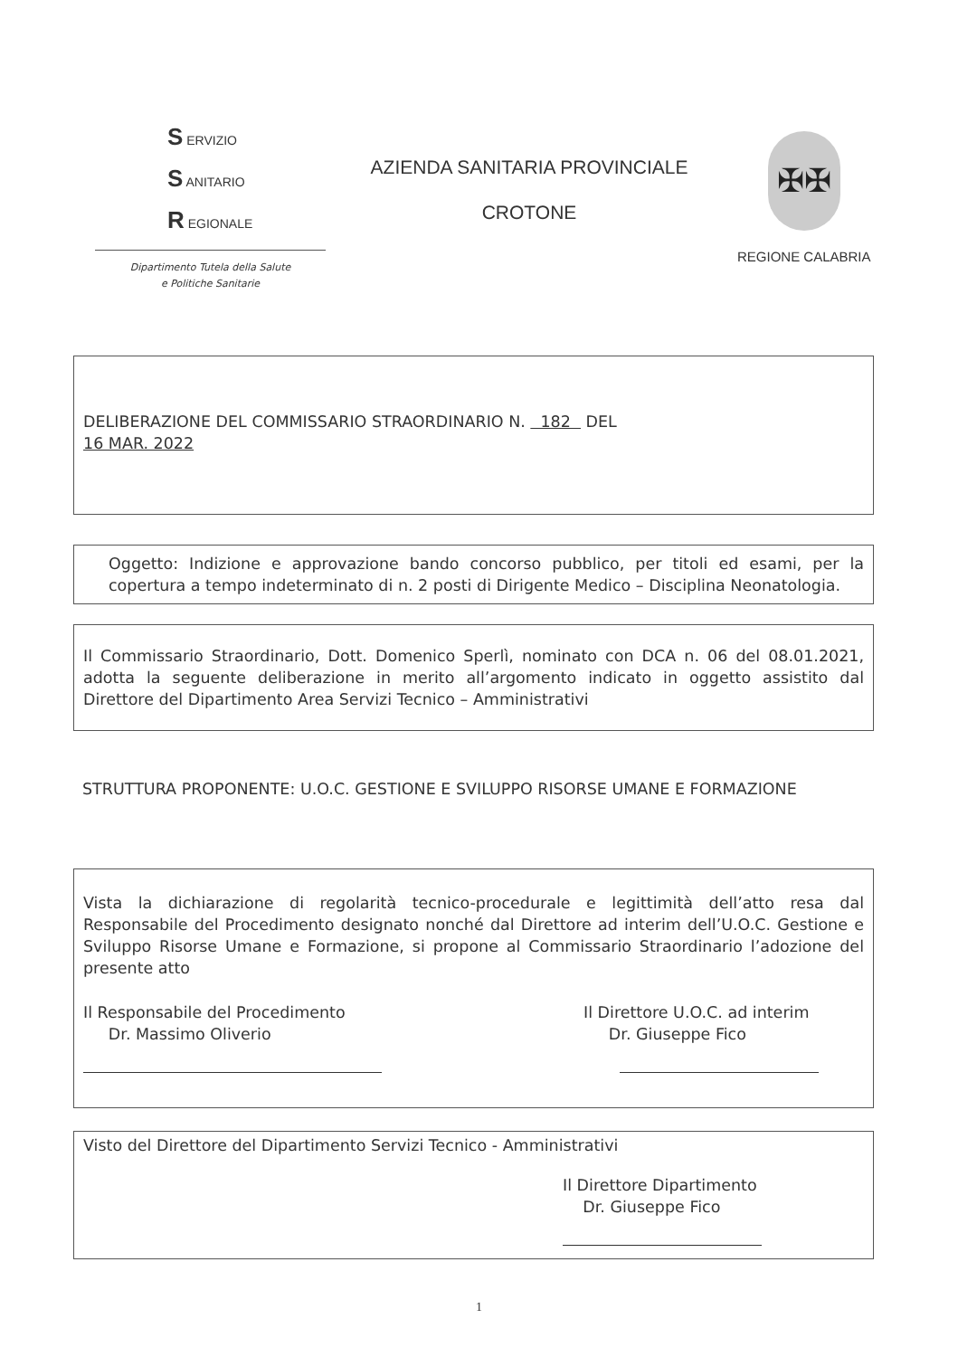S ERVIZIO
S ANITARIO
R EGIONALE
Dipartimento Tutela della Salute
e Politiche Sanitarie
AZIENDA SANITARIA PROVINCIALE
CROTONE
✠✠
REGIONE CALABRIA
DELIBERAZIONE DEL COMMISSARIO STRAORDINARIO N. 182 DEL
16 MAR. 2022
Oggetto: Indizione e approvazione bando concorso pubblico, per titoli ed esami, per la copertura a tempo indeterminato di n. 2 posti di Dirigente Medico – Disciplina Neonatologia.
Il Commissario Straordinario, Dott. Domenico Sperlì, nominato con DCA n. 06 del 08.01.2021, adotta la seguente deliberazione in merito all’argomento indicato in oggetto assistito dal Direttore del Dipartimento Area Servizi Tecnico – Amministrativi
STRUTTURA PROPONENTE: U.O.C. GESTIONE E SVILUPPO RISORSE UMANE E FORMAZIONE
Vista la dichiarazione di regolarità tecnico-procedurale e legittimità dell’atto resa dal Responsabile del Procedimento designato nonché dal Direttore ad interim dell’U.O.C. Gestione e Sviluppo Risorse Umane e Formazione, si propone al Commissario Straordinario l’adozione del presente atto
Il Responsabile del Procedimento
Dr. Massimo Oliverio
Il Direttore U.O.C. ad interim
Dr. Giuseppe Fico
Visto del Direttore del Dipartimento Servizi Tecnico - Amministrativi
Il Direttore Dipartimento
Dr. Giuseppe Fico
1